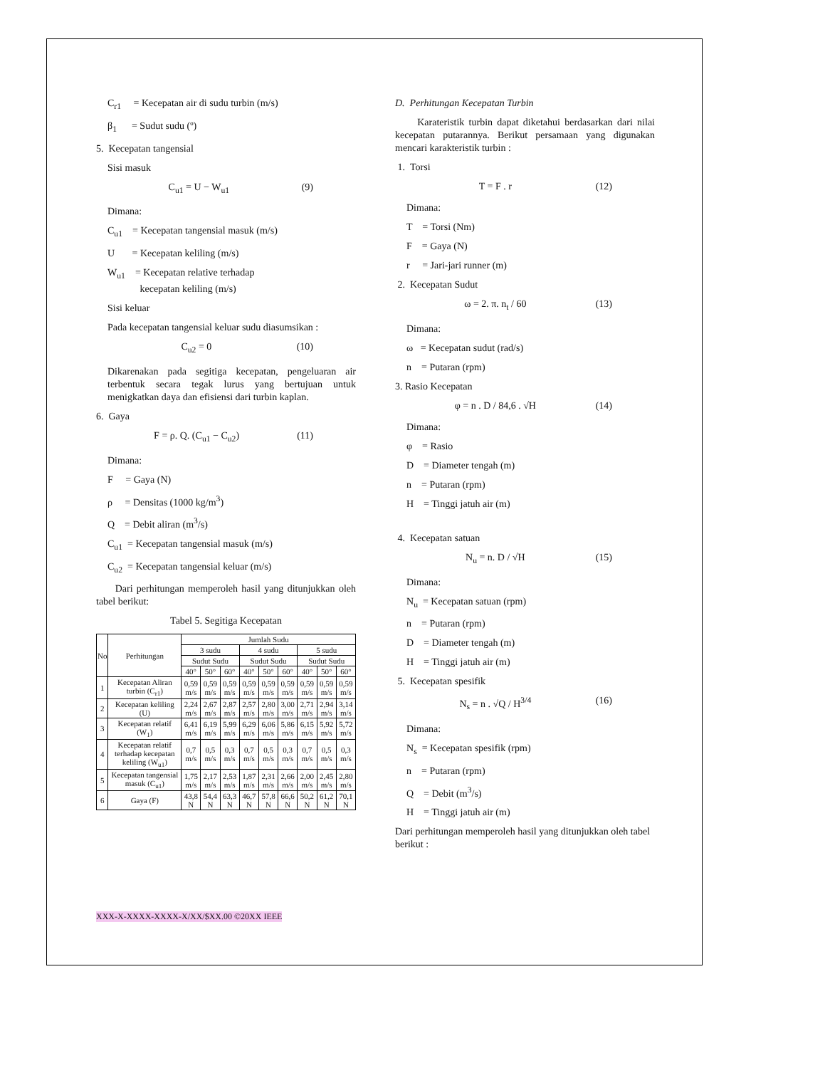C<sub>r1</sub> = Kecepatan air di sudu turbin (m/s)
β<sub>1</sub> = Sudut sudu (º)
5. Kecepatan tangensial
Sisi masuk
C<sub>u1</sub> = U − W<sub>u1</sub> (9)
Dimana:
C<sub>u1</sub> = Kecepatan tangensial masuk (m/s)
U = Kecepatan keliling (m/s)
W<sub>u1</sub> = Kecepatan relative terhadap
kecepatan keliling (m/s)
Sisi keluar
Pada kecepatan tangensial keluar sudu diasumsikan :
C<sub>u2</sub> = 0 (10)
Dikarenakan pada segitiga kecepatan, pengeluaran air terbentuk secara tegak lurus yang bertujuan untuk menigkatkan daya dan efisiensi dari turbin kaplan.
6. Gaya
F = ρ. Q. (C<sub>u1</sub> − C<sub>u2</sub>) (11)
Dimana:
F = Gaya (N)
ρ = Densitas (1000 kg/m<sup>3</sup>)
Q = Debit aliran (m<sup>3</sup>/s)
C<sub>u1</sub> = Kecepatan tangensial masuk (m/s)
C<sub>u2</sub> = Kecepatan tangensial keluar (m/s)
Dari perhitungan memperoleh hasil yang ditunjukkan oleh tabel berikut:
Tabel 5. Segitiga Kecepatan
| No | Perhitungan | Jumlah Sudu | | | | | | | | |
| --- | --- | --- | --- | --- | --- | --- | --- | --- | --- | --- |
| | | 3 sudu | | | 4 sudu | | | 5 sudu | | |
| | | Sudut Sudu | | | Sudut Sudu | | | Sudut Sudu | | |
| | | 40° | 50° | 60° | 40° | 50° | 60° | 40° | 50° | 60° |
| 1 | Kecepatan Aliran turbin (C<sub>r1</sub>) | 0,59 m/s | 0,59 m/s | 0,59 m/s | 0,59 m/s | 0,59 m/s | 0,59 m/s | 0,59 m/s | 0,59 m/s | 0,59 m/s |
| 2 | Kecepatan keliling (U) | 2,24 m/s | 2,67 m/s | 2,87 m/s | 2,57 m/s | 2,80 m/s | 3,00 m/s | 2,71 m/s | 2,94 m/s | 3,14 m/s |
| 3 | Kecepatan relatif (W<sub>1</sub>) | 6,41 m/s | 6,19 m/s | 5,99 m/s | 6,29 m/s | 6,06 m/s | 5,86 m/s | 6,15 m/s | 5,92 m/s | 5,72 m/s |
| 4 | Kecepatan relatif terhadap kecepatan keliling (W<sub>u1</sub>) | 0,7 m/s | 0,5 m/s | 0,3 m/s | 0,7 m/s | 0,5 m/s | 0,3 m/s | 0,7 m/s | 0,5 m/s | 0,3 m/s |
| 5 | Kecepatan tangensial masuk (C<sub>u1</sub>) | 1,75 m/s | 2,17 m/s | 2,53 m/s | 1,87 m/s | 2,31 m/s | 2,66 m/s | 2,00 m/s | 2,45 m/s | 2,80 m/s |
| 6 | Gaya (F) | 43,8 N | 54,4 N | 63,3 N | 46,7 N | 57,8 N | 66,6 N | 50,2 N | 61,2 N | 70,1 N |
D. Perhitungan Kecepatan Turbin
Karateristik turbin dapat diketahui berdasarkan dari nilai kecepatan putarannya. Berikut persamaan yang digunakan mencari karakteristik turbin :
1. Torsi
T = F . r (12)
Dimana:
T = Torsi (Nm)
F = Gaya (N)
r = Jari-jari runner (m)
2. Kecepatan Sudut
ω = 2. π. n<sub>t</sub> / 60 (13)
Dimana:
ω = Kecepatan sudut (rad/s)
n = Putaran (rpm)
3. Rasio Kecepatan
φ = n . D / 84,6 . √H (14)
Dimana:
φ = Rasio
D = Diameter tengah (m)
n = Putaran (rpm)
H = Tinggi jatuh air (m)
4. Kecepatan satuan
N<sub>u</sub> = n. D / √H (15)
Dimana:
N<sub>u</sub> = Kecepatan satuan (rpm)
n = Putaran (rpm)
D = Diameter tengah (m)
H = Tinggi jatuh air (m)
5. Kecepatan spesifik
N<sub>s</sub> = n . √Q / H<sup>3/4</sup> (16)
Dimana:
N<sub>s</sub> = Kecepatan spesifik (rpm)
n = Putaran (rpm)
Q = Debit (m<sup>3</sup>/s)
H = Tinggi jatuh air (m)
Dari perhitungan memperoleh hasil yang ditunjukkan oleh tabel berikut :
XXX-X-XXXX-XXXX-X/XX/$XX.00 ©20XX IEEE